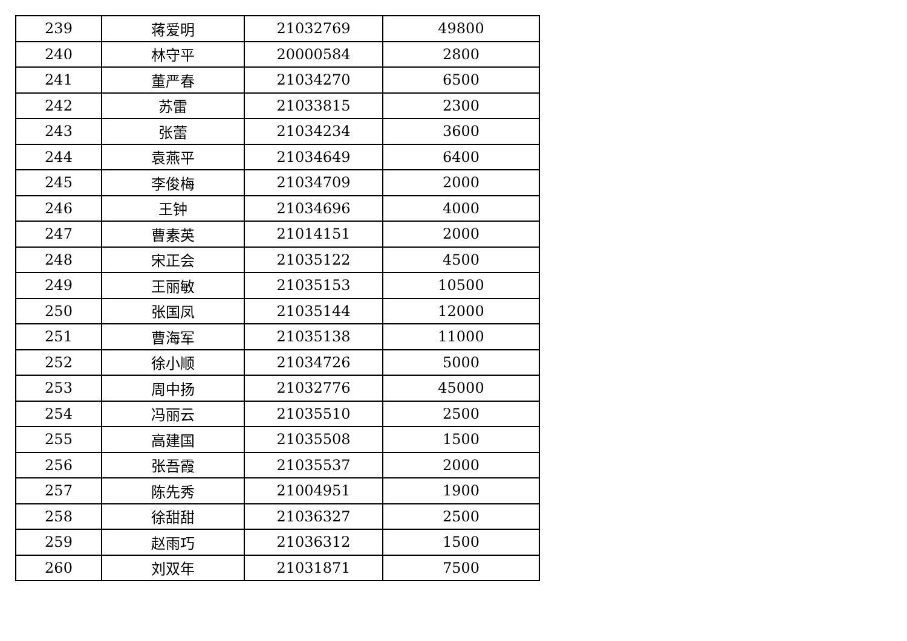| 239 | 蒋爱明 | 21032769 | 49800 |
| 240 | 林守平 | 20000584 | 2800 |
| 241 | 董严春 | 21034270 | 6500 |
| 242 | 苏雷 | 21033815 | 2300 |
| 243 | 张蕾 | 21034234 | 3600 |
| 244 | 袁燕平 | 21034649 | 6400 |
| 245 | 李俊梅 | 21034709 | 2000 |
| 246 | 王钟 | 21034696 | 4000 |
| 247 | 曹素英 | 21014151 | 2000 |
| 248 | 宋正会 | 21035122 | 4500 |
| 249 | 王丽敏 | 21035153 | 10500 |
| 250 | 张国凤 | 21035144 | 12000 |
| 251 | 曹海军 | 21035138 | 11000 |
| 252 | 徐小顺 | 21034726 | 5000 |
| 253 | 周中扬 | 21032776 | 45000 |
| 254 | 冯丽云 | 21035510 | 2500 |
| 255 | 高建国 | 21035508 | 1500 |
| 256 | 张吾霞 | 21035537 | 2000 |
| 257 | 陈先秀 | 21004951 | 1900 |
| 258 | 徐甜甜 | 21036327 | 2500 |
| 259 | 赵雨巧 | 21036312 | 1500 |
| 260 | 刘双年 | 21031871 | 7500 |